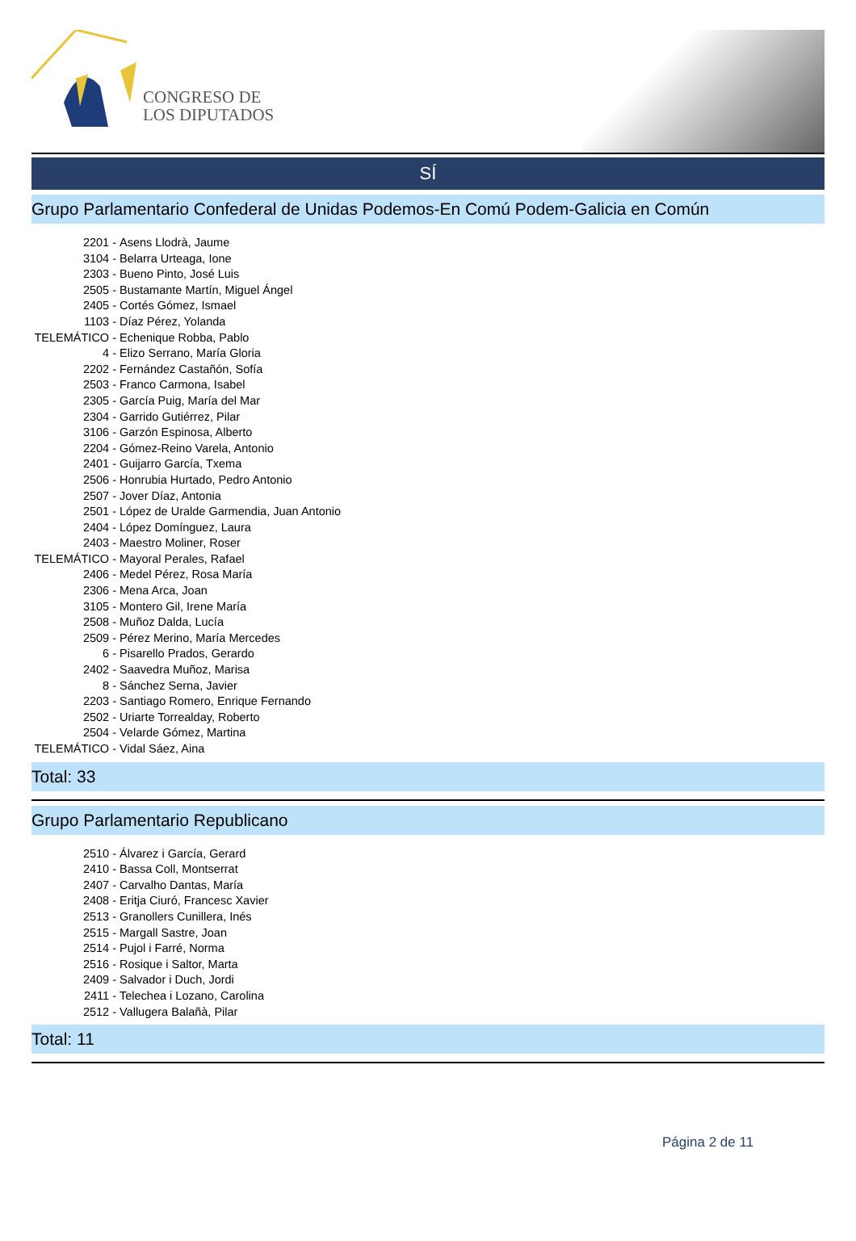CONGRESO DE
LOS DIPUTADOS
SÍ
Grupo Parlamentario Confederal de Unidas Podemos-En Comú Podem-Galicia en Común
2201 - Asens Llodrà, Jaume
3104 - Belarra Urteaga, Ione
2303 - Bueno Pinto, José Luis
2505 - Bustamante Martín, Miguel Ángel
2405 - Cortés Gómez, Ismael
1103 - Díaz Pérez, Yolanda
TELEMÁTICO - Echenique Robba, Pablo
4 - Elizo Serrano, María Gloria
2202 - Fernández Castañón, Sofía
2503 - Franco Carmona, Isabel
2305 - García Puig, María del Mar
2304 - Garrido Gutiérrez, Pilar
3106 - Garzón Espinosa, Alberto
2204 - Gómez-Reino Varela, Antonio
2401 - Guijarro García, Txema
2506 - Honrubia Hurtado, Pedro Antonio
2507 - Jover Díaz, Antonia
2501 - López de Uralde Garmendia, Juan Antonio
2404 - López Domínguez, Laura
2403 - Maestro Moliner, Roser
TELEMÁTICO - Mayoral Perales, Rafael
2406 - Medel Pérez, Rosa María
2306 - Mena Arca, Joan
3105 - Montero Gil, Irene María
2508 - Muñoz Dalda, Lucía
2509 - Pérez Merino, María Mercedes
6 - Pisarello Prados, Gerardo
2402 - Saavedra Muñoz, Marisa
8 - Sánchez Serna, Javier
2203 - Santiago Romero, Enrique Fernando
2502 - Uriarte Torrealday, Roberto
2504 - Velarde Gómez, Martina
TELEMÁTICO - Vidal Sáez, Aina
Total: 33
Grupo Parlamentario Republicano
2510 - Álvarez i García, Gerard
2410 - Bassa Coll, Montserrat
2407 - Carvalho Dantas, María
2408 - Eritja Ciuró, Francesc Xavier
2513 - Granollers Cunillera, Inés
2515 - Margall Sastre, Joan
2514 - Pujol i Farré, Norma
2516 - Rosique i Saltor, Marta
2409 - Salvador i Duch, Jordi
2411 - Telechea i Lozano, Carolina
2512 - Vallugera Balañà, Pilar
Total: 11
Página 2 de 11